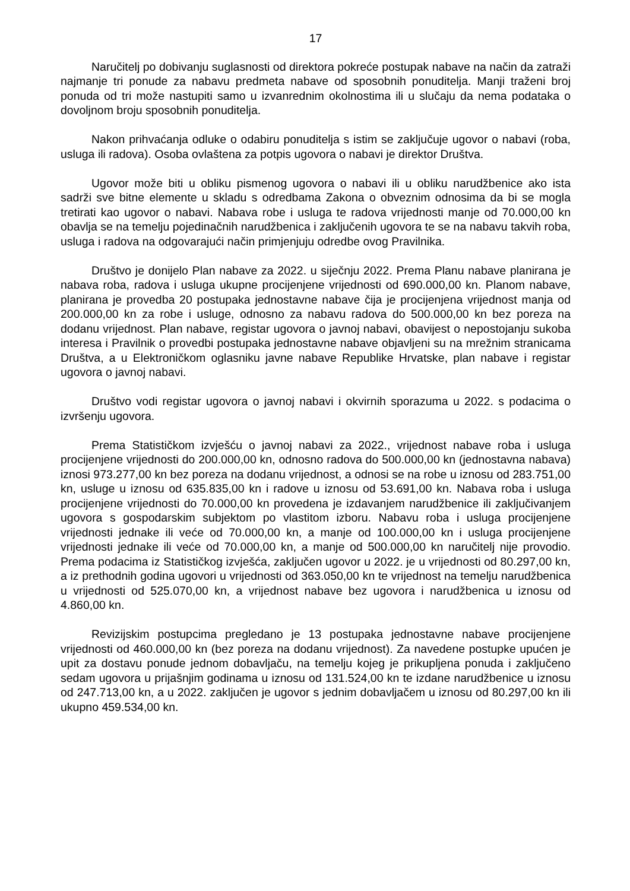17
Naručitelj po dobivanju suglasnosti od direktora pokreće postupak nabave na način da zatraži najmanje tri ponude za nabavu predmeta nabave od sposobnih ponuditelja. Manji traženi broj ponuda od tri može nastupiti samo u izvanrednim okolnostima ili u slučaju da nema podataka o dovoljnom broju sposobnih ponuditelja.
Nakon prihvaćanja odluke o odabiru ponuditelja s istim se zaključuje ugovor o nabavi (roba, usluga ili radova). Osoba ovlaštena za potpis ugovora o nabavi je direktor Društva.
Ugovor može biti u obliku pismenog ugovora o nabavi ili u obliku narudžbenice ako ista sadrži sve bitne elemente u skladu s odredbama Zakona o obveznim odnosima da bi se mogla tretirati kao ugovor o nabavi. Nabava robe i usluga te radova vrijednosti manje od 70.000,00 kn obavlja se na temelju pojedinačnih narudžbenica i zaključenih ugovora te se na nabavu takvih roba, usluga i radova na odgovarajući način primjenjuju odredbe ovog Pravilnika.
Društvo je donijelo Plan nabave za 2022. u siječnju 2022. Prema Planu nabave planirana je nabava roba, radova i usluga ukupne procijenjene vrijednosti od 690.000,00 kn. Planom nabave, planirana je provedba 20 postupaka jednostavne nabave čija je procijenjena vrijednost manja od 200.000,00 kn za robe i usluge, odnosno za nabavu radova do 500.000,00 kn bez poreza na dodanu vrijednost. Plan nabave, registar ugovora o javnoj nabavi, obavijest o nepostojanju sukoba interesa i Pravilnik o provedbi postupaka jednostavne nabave objavljeni su na mrežnim stranicama Društva, a u Elektroničkom oglasniku javne nabave Republike Hrvatske, plan nabave i registar ugovora o javnoj nabavi.
Društvo vodi registar ugovora o javnoj nabavi i okvirnih sporazuma u 2022. s podacima o izvršenju ugovora.
Prema Statističkom izvješću o javnoj nabavi za 2022., vrijednost nabave roba i usluga procijenjene vrijednosti do 200.000,00 kn, odnosno radova do 500.000,00 kn (jednostavna nabava) iznosi 973.277,00 kn bez poreza na dodanu vrijednost, a odnosi se na robe u iznosu od 283.751,00 kn, usluge u iznosu od 635.835,00 kn i radove u iznosu od 53.691,00 kn. Nabava roba i usluga procijenjene vrijednosti do 70.000,00 kn provedena je izdavanjem narudžbenice ili zaključivanjem ugovora s gospodarskim subjektom po vlastitom izboru. Nabavu roba i usluga procijenjene vrijednosti jednake ili veće od 70.000,00 kn, a manje od 100.000,00 kn i usluga procijenjene vrijednosti jednake ili veće od 70.000,00 kn, a manje od 500.000,00 kn naručitelj nije provodio. Prema podacima iz Statističkog izvješća, zaključen ugovor u 2022. je u vrijednosti od 80.297,00 kn, a iz prethodnih godina ugovori u vrijednosti od 363.050,00 kn te vrijednost na temelju narudžbenica u vrijednosti od 525.070,00 kn, a vrijednost nabave bez ugovora i narudžbenica u iznosu od 4.860,00 kn.
Revizijskim postupcima pregledano je 13 postupaka jednostavne nabave procijenjene vrijednosti od 460.000,00 kn (bez poreza na dodanu vrijednost). Za navedene postupke upućen je upit za dostavu ponude jednom dobavljaču, na temelju kojeg je prikupljena ponuda i zaključeno sedam ugovora u prijašnjim godinama u iznosu od 131.524,00 kn te izdane narudžbenice u iznosu od 247.713,00 kn, a u 2022. zaključen je ugovor s jednim dobavljačem u iznosu od 80.297,00 kn ili ukupno 459.534,00 kn.